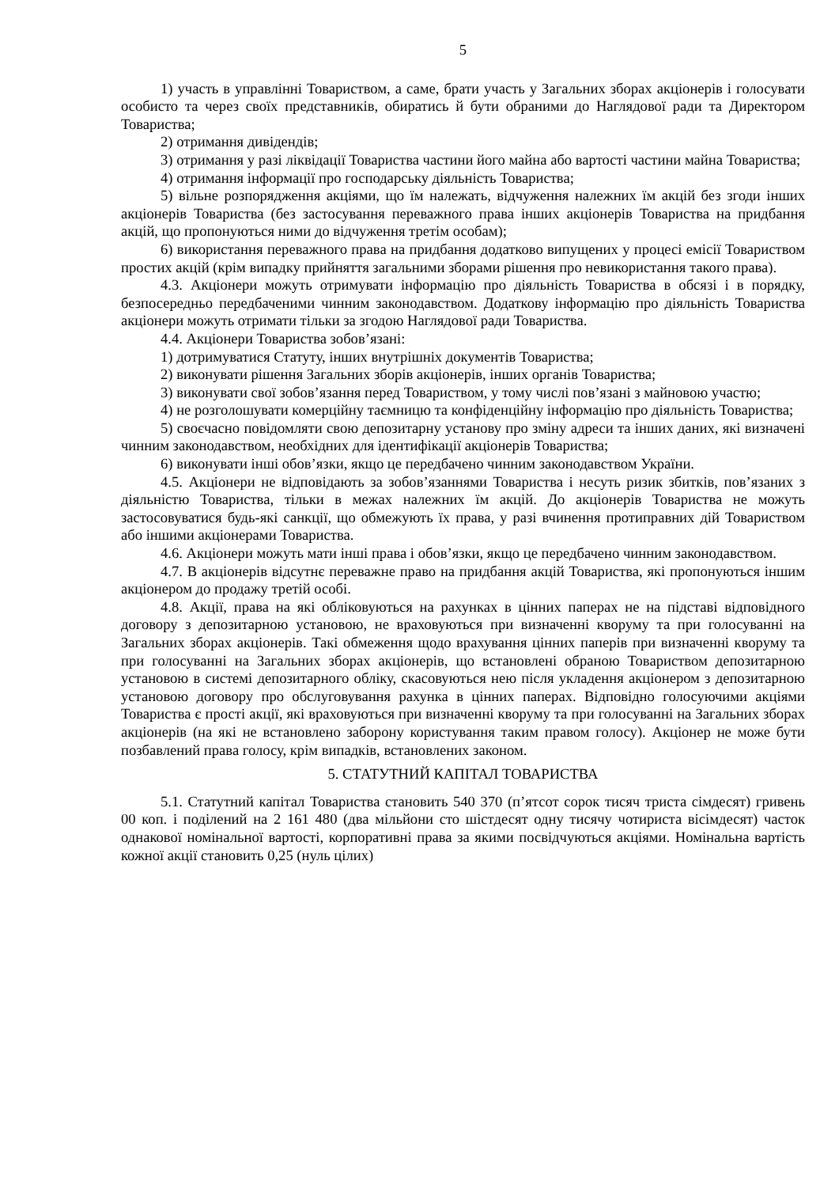5
1) участь в управлінні Товариством, а саме, брати участь у Загальних зборах акціонерів і голосувати особисто та через своїх представників, обиратись й бути обраними до Наглядової ради та Директором Товариства;
2) отримання дивідендів;
3) отримання у разі ліквідації Товариства частини його майна або вартості частини майна Товариства;
4) отримання інформації про господарську діяльність Товариства;
5) вільне розпорядження акціями, що їм належать, відчуження належних їм акцій без згоди інших акціонерів Товариства (без застосування переважного права інших акціонерів Товариства на придбання акцій, що пропонуються ними до відчуження третім особам);
6) використання переважного права на придбання додатково випущених у процесі емісії Товариством простих акцій (крім випадку прийняття загальними зборами рішення про невикористання такого права).
4.3. Акціонери можуть отримувати інформацію про діяльність Товариства в обсязі і в порядку, безпосередньо передбаченими чинним законодавством. Додаткову інформацію про діяльність Товариства акціонери можуть отримати тільки за згодою Наглядової ради Товариства.
4.4. Акціонери Товариства зобов’язані:
1) дотримуватися Статуту, інших внутрішніх документів Товариства;
2) виконувати рішення Загальних зборів акціонерів, інших органів Товариства;
3) виконувати свої зобов’язання перед Товариством, у тому числі пов’язані з майновою участю;
4) не розголошувати комерційну таємницю та конфіденційну інформацію про діяльність Товариства;
5) своєчасно повідомляти свою депозитарну установу про зміну адреси та інших даних, які визначені чинним законодавством, необхідних для ідентифікації акціонерів Товариства;
6) виконувати інші обов’язки, якщо це передбачено чинним законодавством України.
4.5. Акціонери не відповідають за зобов’язаннями Товариства і несуть ризик збитків, пов’язаних з діяльністю Товариства, тільки в межах належних їм акцій. До акціонерів Товариства не можуть застосовуватися будь-які санкції, що обмежують їх права, у разі вчинення протиправних дій Товариством або іншими акціонерами Товариства.
4.6. Акціонери можуть мати інші права і обов’язки, якщо це передбачено чинним законодавством.
4.7. В акціонерів відсутнє переважне право на придбання акцій Товариства, які пропонуються іншим акціонером до продажу третій особі.
4.8. Акції, права на які обліковуються на рахунках в цінних паперах не на підставі відповідного договору з депозитарною установою, не враховуються при визначенні кворуму та при голосуванні на Загальних зборах акціонерів. Такі обмеження щодо врахування цінних паперів при визначенні кворуму та при голосуванні на Загальних зборах акціонерів, що встановлені обраною Товариством депозитарною установою в системі депозитарного обліку, скасовуються нею після укладення акціонером з депозитарною установою договору про обслуговування рахунка в цінних паперах. Відповідно голосуючими акціями Товариства є прості акції, які враховуються при визначенні кворуму та при голосуванні на Загальних зборах акціонерів (на які не встановлено заборону користування таким правом голосу). Акціонер не може бути позбавлений права голосу, крім випадків, встановлених законом.
5. СТАТУТНИЙ КАПІТАЛ ТОВАРИСТВА
5.1. Статутний капітал Товариства становить 540 370 (п’ятсот сорок тисяч триста сімдесят) гривень 00 коп. і поділений на 2 161 480 (два мільйони сто шістдесят одну тисячу чотириста вісімдесят) часток однакової номінальної вартості, корпоративні права за якими посвідчуються акціями. Номінальна вартість кожної акції становить 0,25 (нуль цілих)